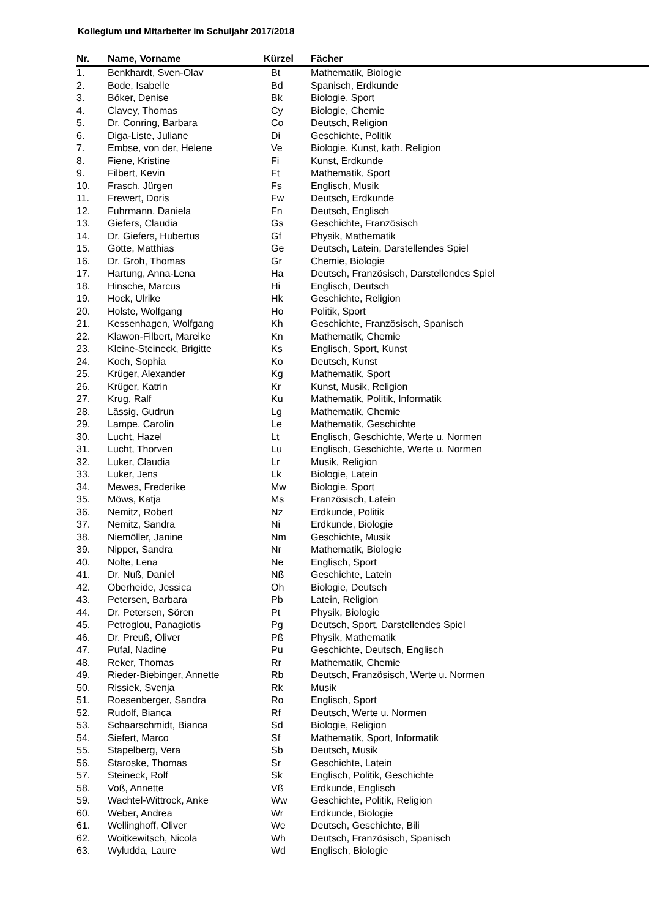Kollegium und Mitarbeiter im Schuljahr 2017/2018
| Nr. | Name, Vorname | Kürzel | Fächer |
| --- | --- | --- | --- |
| 1. | Benkhardt, Sven-Olav | Bt | Mathematik, Biologie |
| 2. | Bode, Isabelle | Bd | Spanisch, Erdkunde |
| 3. | Böker, Denise | Bk | Biologie, Sport |
| 4. | Clavey, Thomas | Cy | Biologie, Chemie |
| 5. | Dr. Conring, Barbara | Co | Deutsch, Religion |
| 6. | Diga-Liste, Juliane | Di | Geschichte, Politik |
| 7. | Embse, von der, Helene | Ve | Biologie, Kunst, kath. Religion |
| 8. | Fiene, Kristine | Fi | Kunst, Erdkunde |
| 9. | Filbert, Kevin | Ft | Mathematik, Sport |
| 10. | Frasch, Jürgen | Fs | Englisch, Musik |
| 11. | Frewert, Doris | Fw | Deutsch, Erdkunde |
| 12. | Fuhrmann, Daniela | Fn | Deutsch, Englisch |
| 13. | Giefers, Claudia | Gs | Geschichte, Französisch |
| 14. | Dr. Giefers, Hubertus | Gf | Physik, Mathematik |
| 15. | Götte, Matthias | Ge | Deutsch, Latein, Darstellendes Spiel |
| 16. | Dr. Groh, Thomas | Gr | Chemie, Biologie |
| 17. | Hartung, Anna-Lena | Ha | Deutsch, Französisch, Darstellendes Spiel |
| 18. | Hinsche, Marcus | Hi | Englisch, Deutsch |
| 19. | Hock, Ulrike | Hk | Geschichte, Religion |
| 20. | Holste, Wolfgang | Ho | Politik, Sport |
| 21. | Kessenhagen, Wolfgang | Kh | Geschichte, Französisch, Spanisch |
| 22. | Klawon-Filbert, Mareike | Kn | Mathematik, Chemie |
| 23. | Kleine-Steineck, Brigitte | Ks | Englisch, Sport, Kunst |
| 24. | Koch, Sophia | Ko | Deutsch, Kunst |
| 25. | Krüger, Alexander | Kg | Mathematik, Sport |
| 26. | Krüger, Katrin | Kr | Kunst, Musik, Religion |
| 27. | Krug, Ralf | Ku | Mathematik, Politik, Informatik |
| 28. | Lässig, Gudrun | Lg | Mathematik, Chemie |
| 29. | Lampe, Carolin | Le | Mathematik, Geschichte |
| 30. | Lucht, Hazel | Lt | Englisch, Geschichte, Werte u. Normen |
| 31. | Lucht, Thorven | Lu | Englisch, Geschichte, Werte u. Normen |
| 32. | Luker, Claudia | Lr | Musik, Religion |
| 33. | Luker, Jens | Lk | Biologie, Latein |
| 34. | Mewes, Frederike | Mw | Biologie, Sport |
| 35. | Möws, Katja | Ms | Französisch, Latein |
| 36. | Nemitz, Robert | Nz | Erdkunde, Politik |
| 37. | Nemitz, Sandra | Ni | Erdkunde, Biologie |
| 38. | Niemöller, Janine | Nm | Geschichte, Musik |
| 39. | Nipper, Sandra | Nr | Mathematik, Biologie |
| 40. | Nolte, Lena | Ne | Englisch, Sport |
| 41. | Dr. Nuß, Daniel | Nß | Geschichte, Latein |
| 42. | Oberheide, Jessica | Oh | Biologie, Deutsch |
| 43. | Petersen, Barbara | Pb | Latein, Religion |
| 44. | Dr. Petersen, Sören | Pt | Physik, Biologie |
| 45. | Petroglou, Panagiotis | Pg | Deutsch, Sport, Darstellendes Spiel |
| 46. | Dr. Preuß, Oliver | Pß | Physik, Mathematik |
| 47. | Pufal, Nadine | Pu | Geschichte, Deutsch, Englisch |
| 48. | Reker, Thomas | Rr | Mathematik, Chemie |
| 49. | Rieder-Biebinger, Annette | Rb | Deutsch, Französisch, Werte u. Normen |
| 50. | Rissiek, Svenja | Rk | Musik |
| 51. | Roesenberger, Sandra | Ro | Englisch, Sport |
| 52. | Rudolf, Bianca | Rf | Deutsch, Werte u. Normen |
| 53. | Schaarschmidt, Bianca | Sd | Biologie, Religion |
| 54. | Siefert, Marco | Sf | Mathematik, Sport, Informatik |
| 55. | Stapelberg, Vera | Sb | Deutsch, Musik |
| 56. | Staroske, Thomas | Sr | Geschichte, Latein |
| 57. | Steineck, Rolf | Sk | Englisch, Politik, Geschichte |
| 58. | Voß, Annette | Vß | Erdkunde, Englisch |
| 59. | Wachtel-Wittrock, Anke | Ww | Geschichte, Politik, Religion |
| 60. | Weber, Andrea | Wr | Erdkunde, Biologie |
| 61. | Wellinghoff, Oliver | We | Deutsch, Geschichte, Bili |
| 62. | Woitkewitsch, Nicola | Wh | Deutsch, Französisch, Spanisch |
| 63. | Wyludda, Laure | Wd | Englisch, Biologie |